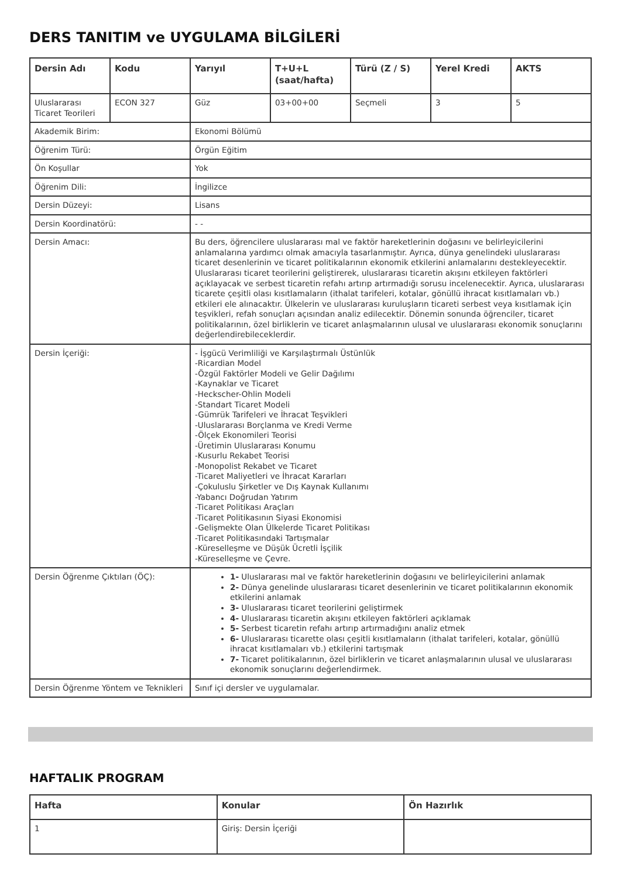DERS TANITIM ve UYGULAMA BİLGİLERİ
| Dersin Adı | Kodu | Yarıyıl | T+U+L (saat/hafta) | Türü (Z / S) | Yerel Kredi | AKTS |
| --- | --- | --- | --- | --- | --- | --- |
| Uluslararası Ticaret Teorileri | ECON 327 | Güz | 03+00+00 | Seçmeli | 3 | 5 |
| Akademik Birim: | | Ekonomi Bölümü | | | | |
| Öğrenim Türü: | | Örgün Eğitim | | | | |
| Ön Koşullar | | Yok | | | | |
| Öğrenim Dili: | | İngilizce | | | | |
| Dersin Düzeyi: | | Lisans | | | | |
| Dersin Koordinatörü: | | - - | | | | |
| Dersin Amacı: | | Bu ders, öğrencilere uluslararası mal ve faktör hareketlerinin doğasını ve belirleyicilerini anlamalarına yardımcı olmak amacıyla tasarlanmıştır. Ayrıca, dünya genelindeki uluslararası ticaret desenlerinin ve ticaret politikalarının ekonomik etkilerini anlamalarını destekleyecektir. Uluslararası ticaret teorilerini geliştirerek, uluslararası ticaretin akışını etkileyen faktörleri açıklayacak ve serbest ticaretin refahı artırıp artırmadığı sorusu incelenecektir. Ayrıca, uluslararası ticarete çeşitli olası kısıtlamaların (ithalat tarifeleri, kotalar, gönüllü ihracat kısıtlamaları vb.) etkileri ele alınacaktır. Ülkelerin ve uluslararası kuruluşların ticareti serbest veya kısıtlamak için teşvikleri, refah sonuçları açısından analiz edilecektir. Dönemin sonunda öğrenciler, ticaret politikalarının, özel birliklerin ve ticaret anlaşmalarının ulusal ve uluslararası ekonomik sonuçlarını değerlendirebileceklerdir. | | | | |
| Dersin İçeriği: | | - İşgücü Verimliliği ve Karşılaştırmalı Üstünlük -Ricardian Model -Özgül Faktörler Modeli ve Gelir Dağılımı -Kaynaklar ve Ticaret -Heckscher-Ohlin Modeli -Standart Ticaret Modeli -Gümrük Tarifeleri ve İhracat Teşvikleri -Uluslararası Borçlanma ve Kredi Verme -Ölçek Ekonomileri Teorisi -Üretimin Uluslararası Konumu -Kusurlu Rekabet Teorisi -Monopolist Rekabet ve Ticaret -Ticaret Maliyetleri ve İhracat Kararları -Çokuluslu Şirketler ve Dış Kaynak Kullanımı -Yabancı Doğrudan Yatırım -Ticaret Politikası Araçları -Ticaret Politikasının Siyasi Ekonomisi -Gelişmekte Olan Ülkelerde Ticaret Politikası -Ticaret Politikasındaki Tartışmalar -Küreselleşme ve Düşük Ücretli İşçilik -Küreselleşme ve Çevre. | | | | |
| Dersin Öğrenme Çıktıları (ÖÇ): | | 1- Uluslararası mal ve faktör hareketlerinin doğasını ve belirleyicilerini anlamak 2- Dünya genelinde uluslararası ticaret desenlerinin ve ticaret politikalarının ekonomik etkilerini anlamak 3- Uluslararası ticaret teorilerini geliştirmek 4- Uluslararası ticaretin akışını etkileyen faktörleri açıklamak 5- Serbest ticaretin refahı artırıp artırmadığını analiz etmek 6- Uluslararası ticarette olası çeşitli kısıtlamaların (ithalat tarifeleri, kotalar, gönüllü ihracat kısıtlamaları vb.) etkilerini tartışmak 7- Ticaret politikalarının, özel birliklerin ve ticaret anlaşmalarının ulusal ve uluslararası ekonomik sonuçlarını değerlendirmek. | | | | |
| Dersin Öğrenme Yöntem ve Teknikleri | | Sınıf içi dersler ve uygulamalar. | | | | |
HAFTALIK PROGRAM
| Hafta | Konular | Ön Hazırlık |
| --- | --- | --- |
| 1 | Giriş: Dersin İçeriği | |